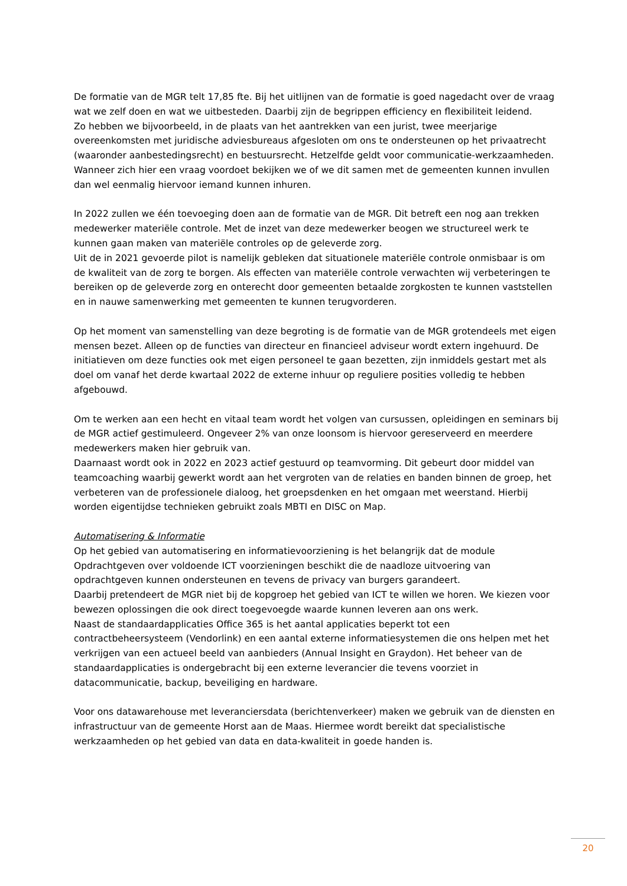De formatie van de MGR telt 17,85 fte. Bij het uitlijnen van de formatie is goed nagedacht over de vraag wat we zelf doen en wat we uitbesteden. Daarbij zijn de begrippen efficiency en flexibiliteit leidend.
Zo hebben we bijvoorbeeld, in de plaats van het aantrekken van een jurist, twee meerjarige overeenkomsten met juridische adviesbureaus afgesloten om ons te ondersteunen op het privaatrecht (waaronder aanbestedingsrecht) en bestuursrecht. Hetzelfde geldt voor communicatie-werkzaamheden. Wanneer zich hier een vraag voordoet bekijken we of we dit samen met de gemeenten kunnen invullen dan wel eenmalig hiervoor iemand kunnen inhuren.
In 2022 zullen we één toevoeging doen aan de formatie van de MGR. Dit betreft een nog aan trekken medewerker materiële controle. Met de inzet van deze medewerker beogen we structureel werk te kunnen gaan maken van materiële controles op de geleverde zorg.
Uit de in 2021 gevoerde pilot is namelijk gebleken dat situationele materiële controle onmisbaar is om de kwaliteit van de zorg te borgen. Als effecten van materiële controle verwachten wij verbeteringen te bereiken op de geleverde zorg en onterecht door gemeenten betaalde zorgkosten te kunnen vaststellen en in nauwe samenwerking met gemeenten te kunnen terugvorderen.
Op het moment van samenstelling van deze begroting is de formatie van de MGR grotendeels met eigen mensen bezet. Alleen op de functies van directeur en financieel adviseur wordt extern ingehuurd. De initiatieven om deze functies ook met eigen personeel te gaan bezetten, zijn inmiddels gestart met als doel om vanaf het derde kwartaal 2022 de externe inhuur op reguliere posities volledig te hebben afgebouwd.
Om te werken aan een hecht en vitaal team wordt het volgen van cursussen, opleidingen en seminars bij de MGR actief gestimuleerd. Ongeveer 2% van onze loonsom is hiervoor gereserveerd en meerdere medewerkers maken hier gebruik van.
Daarnaast wordt ook in 2022 en 2023 actief gestuurd op teamvorming. Dit gebeurt door middel van teamcoaching waarbij gewerkt wordt aan het vergroten van de relaties en banden binnen de groep, het verbeteren van de professionele dialoog, het groepsdenken en het omgaan met weerstand. Hierbij worden eigentijdse technieken gebruikt zoals MBTI en DISC on Map.
Automatisering & Informatie
Op het gebied van automatisering en informatievoorziening is het belangrijk dat de module Opdrachtgeven over voldoende ICT voorzieningen beschikt die de naadloze uitvoering van opdrachtgeven kunnen ondersteunen en tevens de privacy van burgers garandeert.
Daarbij pretendeert de MGR niet bij de kopgroep het gebied van ICT te willen we horen. We kiezen voor bewezen oplossingen die ook direct toegevoegde waarde kunnen leveren aan ons werk.
Naast de standaardapplicaties Office 365 is het aantal applicaties beperkt tot een contractbeheersysteem (Vendorlink) en een aantal externe informatiesystemen die ons helpen met het verkrijgen van een actueel beeld van aanbieders (Annual Insight en Graydon). Het beheer van de standaardapplicaties is ondergebracht bij een externe leverancier die tevens voorziet in datacommunicatie, backup, beveiliging en hardware.
Voor ons datawarehouse met leveranciersdata (berichtenverkeer) maken we gebruik van de diensten en infrastructuur van de gemeente Horst aan de Maas. Hiermee wordt bereikt dat specialistische werkzaamheden op het gebied van data en data-kwaliteit in goede handen is.
20